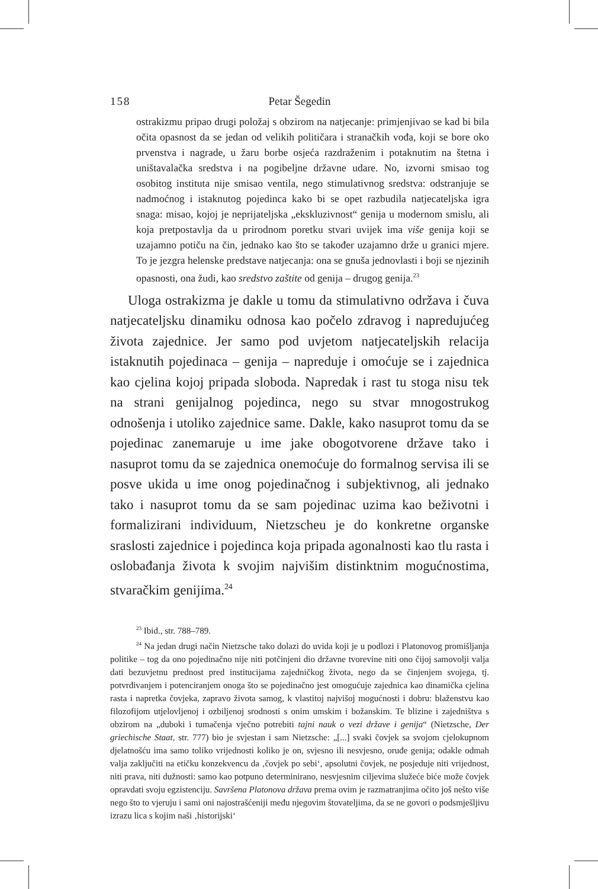158 Petar Šegedin
ostrakizmu pripao drugi položaj s obzirom na natjecanje: primjenjivao se kad bi bila očita opasnost da se jedan od velikih političara i stranačkih vođa, koji se bore oko prvenstva i nagrade, u žaru borbe osjeća razdraženim i potaknutim na štetna i uništavalačka sredstva i na pogibeljne državne udare. No, izvorni smisao tog osobitog instituta nije smisao ventila, nego stimulativnog sredstva: odstranjuje se nadmoćnog i istaknutog pojedinca kako bi se opet razbudila natjecateljska igra snaga: misao, kojoj je neprijateljska „ekskluzivnost“ genija u modernom smislu, ali koja pretpostavlja da u prirodnom poretku stvari uvijek ima više genija koji se uzajamno potiču na čin, jednako kao što se također uzajamno drže u granici mjere. To je jezgra helenske predstave natjecanja: ona se gnuša jednovlasti i boji se njezinih opasnosti, ona žudi, kao sredstvo zaštite od genija – drugog genija.<sup>23</sup>
Uloga ostrakizma je dakle u tomu da stimulativno održava i čuva natjecateljsku dinamiku odnosa kao počelo zdravog i napredujućeg života zajednice. Jer samo pod uvjetom natjecateljskih relacija istaknutih pojedinaca – genija – napreduje i omoćuje se i zajednica kao cjelina kojoj pripada sloboda. Napredak i rast tu stoga nisu tek na strani genijalnog pojedinca, nego su stvar mnogostrukog odnošenja i utoliko zajednice same. Dakle, kako nasuprot tomu da se pojedinac zanemaruje u ime jake obogotvorene države tako i nasuprot tomu da se zajednica onemoćuje do formalnog servisa ili se posve ukida u ime onog pojedinačnog i subjektivnog, ali jednako tako i nasuprot tomu da se sam pojedinac uzima kao beživotni i formalizirani individuum, Nietzscheu je do konkretne organske sraslosti zajednice i pojedinca koja pripada agonalnosti kao tlu rasta i oslobađanja života k svojim najvišim distinktnim mogućnostima, stvaračkim genijima.<sup>24</sup>
<sup>23</sup> Ibid., str. 788–789.
<sup>24</sup> Na jedan drugi način Nietzsche tako dolazi do uvida koji je u podlozi i Platonovog promišljanja politike – tog da ono pojedinačno nije niti potčinjeni dio državne tvorevine niti ono čijoj samovolji valja dati bezuvjetnu prednost pred institucijama zajedničkog života, nego da se činjenjem svojega, tj. potvrđivanjem i potenciranjem onoga što se pojedinačno jest omogućuje zajednica kao dinamička cjelina rasta i napretka čovjeka, zapravo života samog, k vlastitoj najvišoj mogućnosti i dobru: blaženstvu kao filozofijom utjelovljenoj i ozbiljenoj srodnosti s onim umskim i božanskim. Te blizine i zajedništva s obzirom na „duboki i tumačenja vječno potrebiti tajni nauk o vezi države i genija“ (Nietzsche, Der griechische Staat, str. 777) bio je svjestan i sam Nietzsche: „[...] svaki čovjek sa svojom cjelokupnom djelatnošću ima samo toliko vrijednosti koliko je on, svjesno ili nesvjesno, oruđe genija; odakle odmah valja zaključiti na etičku konzekvencu da ‚čovjek po sebi‘, apsolutni čovjek, ne posjeduje niti vrijednost, niti prava, niti dužnosti: samo kao potpuno determinirano, nesvjesnim ciljevima služeće biće može čovjek opravdati svoju egzistenciju. Savršena Platonova država prema ovim je razmatranjima očito još nešto više nego što to vjeruju i sami oni najostrašćeniji među njegovim štovateljima, da se ne govori o podsmješljivu izrazu lica s kojim naši ‚historijski‘